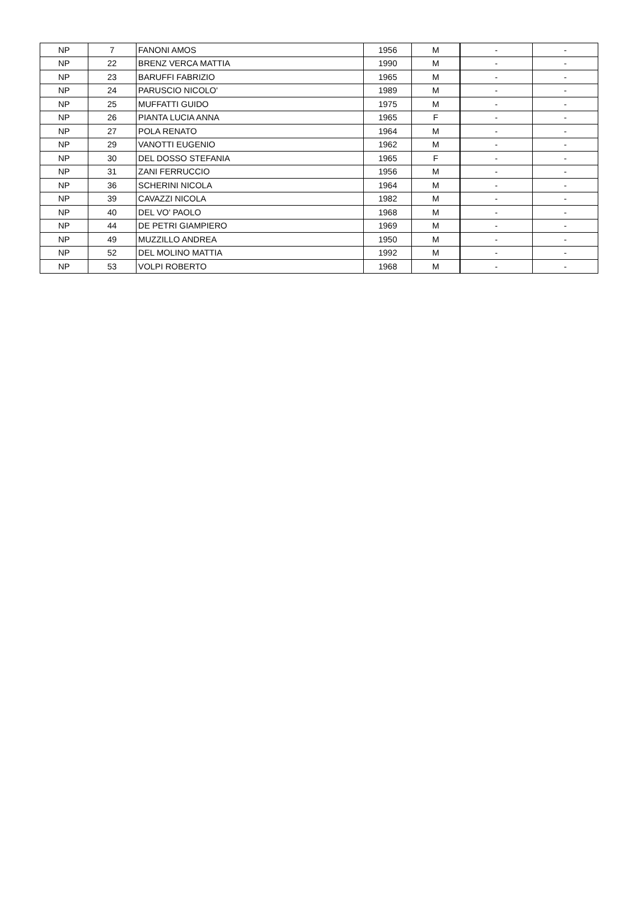| NP | 7 | FANONI AMOS | 1956 | M | - | - |
| NP | 22 | BRENZ VERCA MATTIA | 1990 | M | - | - |
| NP | 23 | BARUFFI FABRIZIO | 1965 | M | - | - |
| NP | 24 | PARUSCIO NICOLO' | 1989 | M | - | - |
| NP | 25 | MUFFATTI GUIDO | 1975 | M | - | - |
| NP | 26 | PIANTA LUCIA ANNA | 1965 | F | - | - |
| NP | 27 | POLA RENATO | 1964 | M | - | - |
| NP | 29 | VANOTTI EUGENIO | 1962 | M | - | - |
| NP | 30 | DEL DOSSO STEFANIA | 1965 | F | - | - |
| NP | 31 | ZANI FERRUCCIO | 1956 | M | - | - |
| NP | 36 | SCHERINI NICOLA | 1964 | M | - | - |
| NP | 39 | CAVAZZI NICOLA | 1982 | M | - | - |
| NP | 40 | DEL VO' PAOLO | 1968 | M | - | - |
| NP | 44 | DE PETRI GIAMPIERO | 1969 | M | - | - |
| NP | 49 | MUZZILLO ANDREA | 1950 | M | - | - |
| NP | 52 | DEL MOLINO MATTIA | 1992 | M | - | - |
| NP | 53 | VOLPI ROBERTO | 1968 | M | - | - |